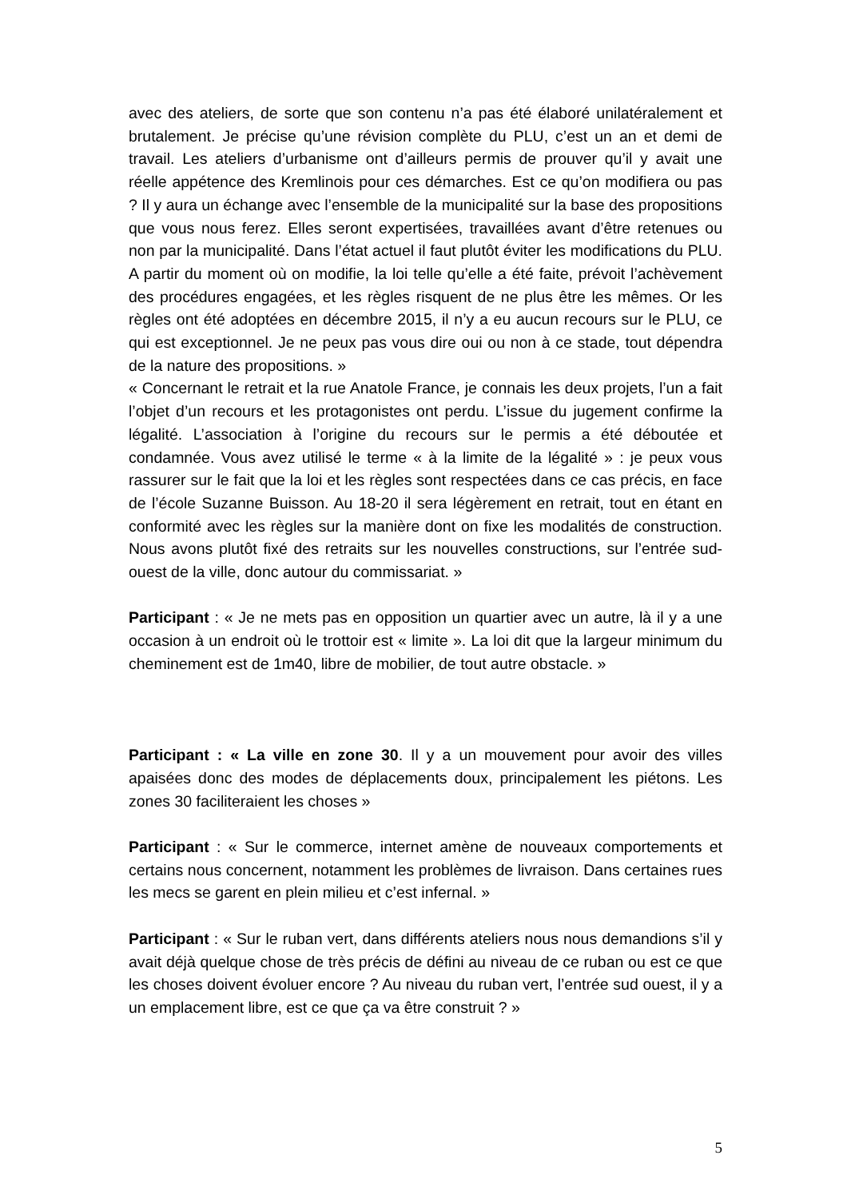avec des ateliers, de sorte que son contenu n’a pas été élaboré unilatéralement et brutalement. Je précise qu’une révision complète du PLU, c’est un an et demi de travail. Les ateliers d’urbanisme ont d’ailleurs permis de prouver qu’il y avait une réelle appétence des Kremlinois pour ces démarches. Est ce qu’on modifiera ou pas ? Il y aura un échange avec l’ensemble de la municipalité sur la base des propositions que vous nous ferez. Elles seront expertisées, travaillées avant d’être retenues ou non par la municipalité. Dans l’état actuel il faut plutôt éviter les modifications du PLU. A partir du moment où on modifie, la loi telle qu’elle a été faite, prévoit l’achèvement des procédures engagées, et les règles risquent de ne plus être les mêmes. Or les règles ont été adoptées en décembre 2015, il n’y a eu aucun recours sur le PLU, ce qui est exceptionnel. Je ne peux pas vous dire oui ou non à ce stade, tout dépendra de la nature des propositions. »
« Concernant le retrait et la rue Anatole France, je connais les deux projets, l’un a fait l’objet d’un recours et les protagonistes ont perdu. L’issue du jugement confirme la légalité. L’association à l’origine du recours sur le permis a été déboutée et condamnée. Vous avez utilisé le terme « à la limite de la légalité » : je peux vous rassurer sur le fait que la loi et les règles sont respectées dans ce cas précis, en face de l’école Suzanne Buisson. Au 18-20 il sera légèrement en retrait, tout en étant en conformité avec les règles sur la manière dont on fixe les modalités de construction. Nous avons plutôt fixé des retraits sur les nouvelles constructions, sur l’entrée sud-ouest de la ville, donc autour du commissariat. »
Participant : « Je ne mets pas en opposition un quartier avec un autre, là il y a une occasion à un endroit où le trottoir est « limite ». La loi dit que la largeur minimum du cheminement est de 1m40, libre de mobilier, de tout autre obstacle. »
Participant : « La ville en zone 30. Il y a un mouvement pour avoir des villes apaisées donc des modes de déplacements doux, principalement les piétons. Les zones 30 faciliteraient les choses »
Participant : « Sur le commerce, internet amène de nouveaux comportements et certains nous concernent, notamment les problèmes de livraison. Dans certaines rues les mecs se garent en plein milieu et c’est infernal. »
Participant : « Sur le ruban vert, dans différents ateliers nous nous demandions s’il y avait déjà quelque chose de très précis de défini au niveau de ce ruban ou est ce que les choses doivent évoluer encore ? Au niveau du ruban vert, l’entrée sud ouest, il y a un emplacement libre, est ce que ça va être construit ? »
5